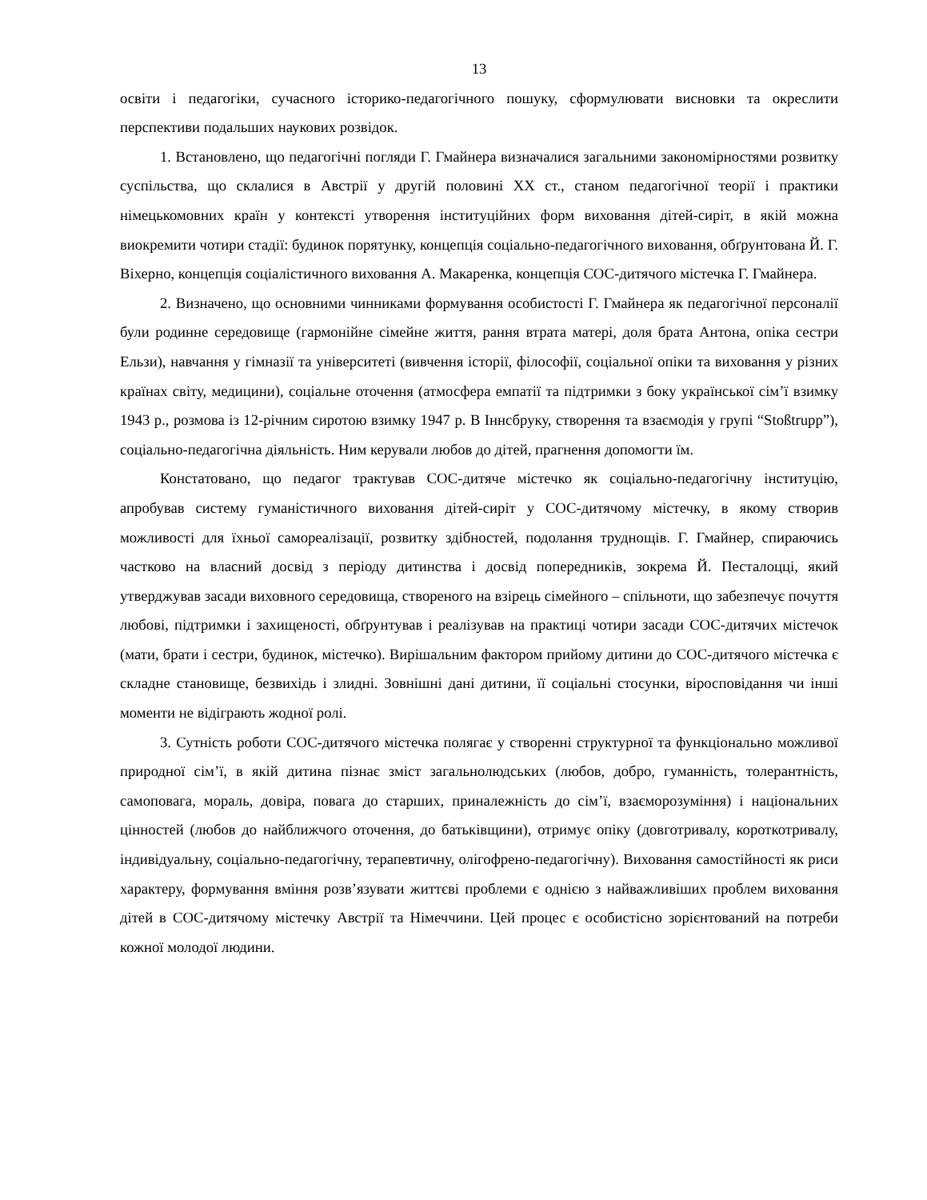13
освіти і педагогіки, сучасного історико-педагогічного пошуку, сформулювати висновки та окреслити перспективи подальших наукових розвідок.
1. Встановлено, що педагогічні погляди Г. Гмайнера визначалися загальними закономірностями розвитку суспільства, що склалися в Австрії у другій половині ХХ ст., станом педагогічної теорії і практики німецькомовних країн у контексті утворення інституційних форм виховання дітей-сиріт, в якій можна виокремити чотири стадії: будинок порятунку, концепція соціально-педагогічного виховання, обґрунтована Й. Г. Віхерно, концепція соціалістичного виховання А. Макаренка, концепція СОС-дитячого містечка Г. Гмайнера.
2. Визначено, що основними чинниками формування особистості Г. Гмайнера як педагогічної персоналії були родинне середовище (гармонійне сімейне життя, рання втрата матері, доля брата Антона, опіка сестри Ельзи), навчання у гімназії та університеті (вивчення історії, філософії, соціальної опіки та виховання у різних країнах світу, медицини), соціальне оточення (атмосфера емпатії та підтримки з боку української сім’ї взимку 1943 р., розмова із 12-річним сиротою взимку 1947 р. В Іннсбруку, створення та взаємодія у групі “Stoßtrupp”), соціально-педагогічна діяльність. Ним керували любов до дітей, прагнення допомогти їм.
Констатовано, що педагог трактував СОС-дитяче містечко як соціально-педагогічну інституцію, апробував систему гуманістичного виховання дітей-сиріт у СОС-дитячому містечку, в якому створив можливості для їхньої самореалізації, розвитку здібностей, подолання труднощів. Г. Гмайнер, спираючись частково на власний досвід з періоду дитинства і досвід попередників, зокрема Й. Песталоцці, який утверджував засади виховного середовища, створеного на взірець сімейного – спільноти, що забезпечує почуття любові, підтримки і захищеності, обґрунтував і реалізував на практиці чотири засади СОС-дитячих містечок (мати, брати і сестри, будинок, містечко). Вирішальним фактором прийому дитини до СОС-дитячого містечка є складне становище, безвихідь і злидні. Зовнішні дані дитини, її соціальні стосунки, віросповідання чи інші моменти не відіграють жодної ролі.
3. Сутність роботи СОС-дитячого містечка полягає у створенні структурної та функціонально можливої природної сім’ї, в якій дитина пізнає зміст загальнолюдських (любов, добро, гуманність, толерантність, самоповага, мораль, довіра, повага до старших, приналежність до сім’ї, взаєморозуміння) і національних цінностей (любов до найближчого оточення, до батьківщини), отримує опіку (довготривалу, короткотривалу, індивідуальну, соціально-педагогічну, терапевтичну, олігофрено-педагогічну). Виховання самостійності як риси характеру, формування вміння розв’язувати життєві проблеми є однією з найважливіших проблем виховання дітей в СОС-дитячому містечку Австрії та Німеччини. Цей процес є особистісно зорієнтований на потреби кожної молодої людини.